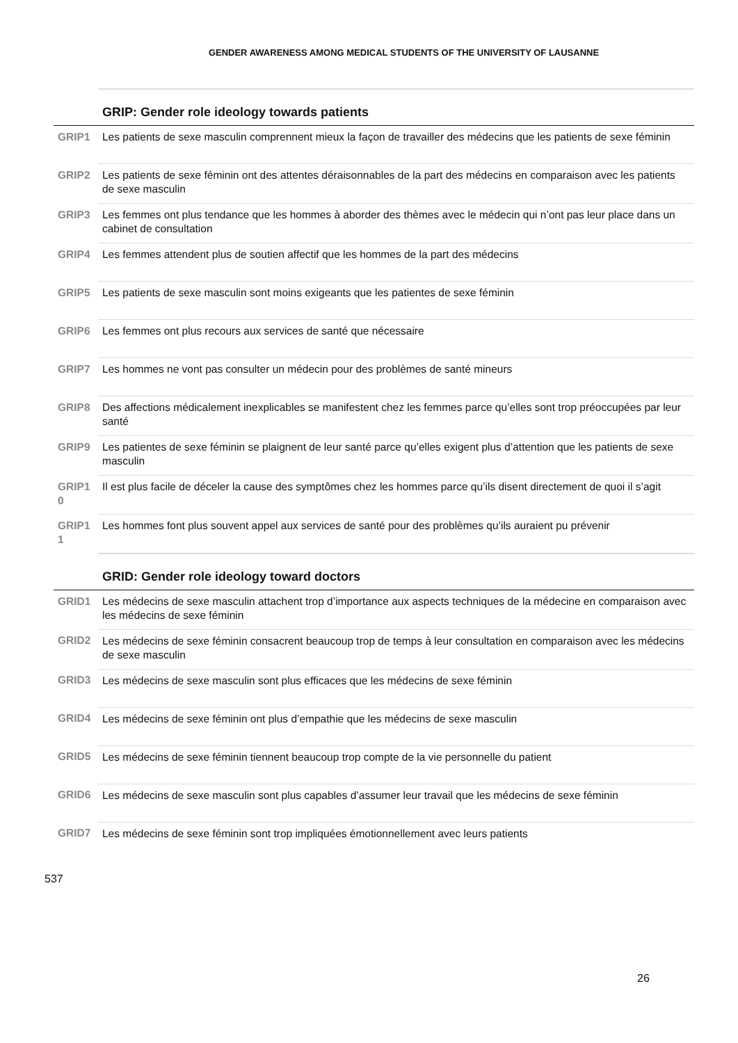GENDER AWARENESS AMONG MEDICAL STUDENTS OF THE UNIVERSITY OF LAUSANNE
| | GRIP: Gender role ideology towards patients |
| GRIP1 | Les patients de sexe masculin comprennent mieux la façon de travailler des médecins que les patients de sexe féminin |
| GRIP2 | Les patients de sexe féminin ont des attentes déraisonnables de la part des médecins en comparaison avec les patients de sexe masculin |
| GRIP3 | Les femmes ont plus tendance que les hommes à aborder des thèmes avec le médecin qui n’ont pas leur place dans un cabinet de consultation |
| GRIP4 | Les femmes attendent plus de soutien affectif que les hommes de la part des médecins |
| GRIP5 | Les patients de sexe masculin sont moins exigeants que les patientes de sexe féminin |
| GRIP6 | Les femmes ont plus recours aux services de santé que nécessaire |
| GRIP7 | Les hommes ne vont pas consulter un médecin pour des problèmes de santé mineurs |
| GRIP8 | Des affections médicalement inexplicables se manifestent chez les femmes parce qu’elles sont trop préoccupées par leur santé |
| GRIP9 | Les patientes de sexe féminin se plaignent de leur santé parce qu’elles exigent plus d’attention que les patients de sexe masculin |
| GRIP1 0 | Il est plus facile de déceler la cause des symptômes chez les hommes parce qu’ils disent directement de quoi il s’agit |
| GRIP1 1 | Les hommes font plus souvent appel aux services de santé pour des problèmes qu’ils auraient pu prévenir |
| | GRID: Gender role ideology toward doctors |
| GRID1 | Les médecins de sexe masculin attachent trop d’importance aux aspects techniques de la médecine en comparaison avec les médecins de sexe féminin |
| GRID2 | Les médecins de sexe féminin consacrent beaucoup trop de temps à leur consultation en comparaison avec les médecins de sexe masculin |
| GRID3 | Les médecins de sexe masculin sont plus efficaces que les médecins de sexe féminin |
| GRID4 | Les médecins de sexe féminin ont plus d’empathie que les médecins de sexe masculin |
| GRID5 | Les médecins de sexe féminin tiennent beaucoup trop compte de la vie personnelle du patient |
| GRID6 | Les médecins de sexe masculin sont plus capables d’assumer leur travail que les médecins de sexe féminin |
| GRID7 | Les médecins de sexe féminin sont trop impliquées émotionnellement avec leurs patients |
537
26